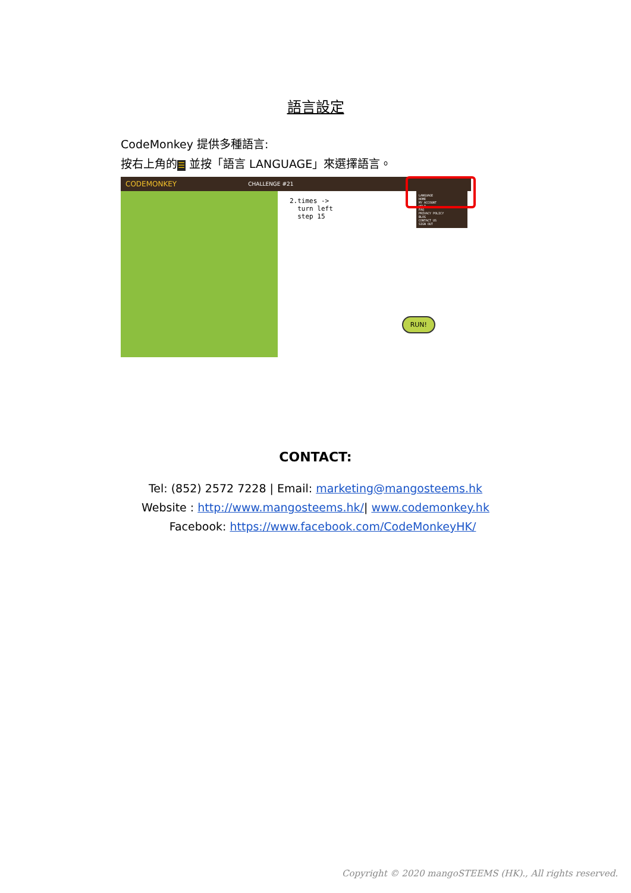語言設定
CodeMonkey 提供多種語言:
按右上角的 ☰ 並按「語言 LANGUAGE」來選擇語言。
CODEMONKEY CHALLENGE #21
2.times ->
turn left
step 15
LANGUAGE
HOME
MY ACCOUNT
HELP
FAQ
PRIVACY POLICY
BLOG
CONTACT US
SIGN OUT
RUN!
CONTACT:
Tel: (852) 2572 7228 | Email: marketing@mangosteems.hk
Website : http://www.mangosteems.hk/| www.codemonkey.hk
Facebook: https://www.facebook.com/CodeMonkeyHK/
Copyright © 2020 mangoSTEEMS (HK)., All rights reserved.